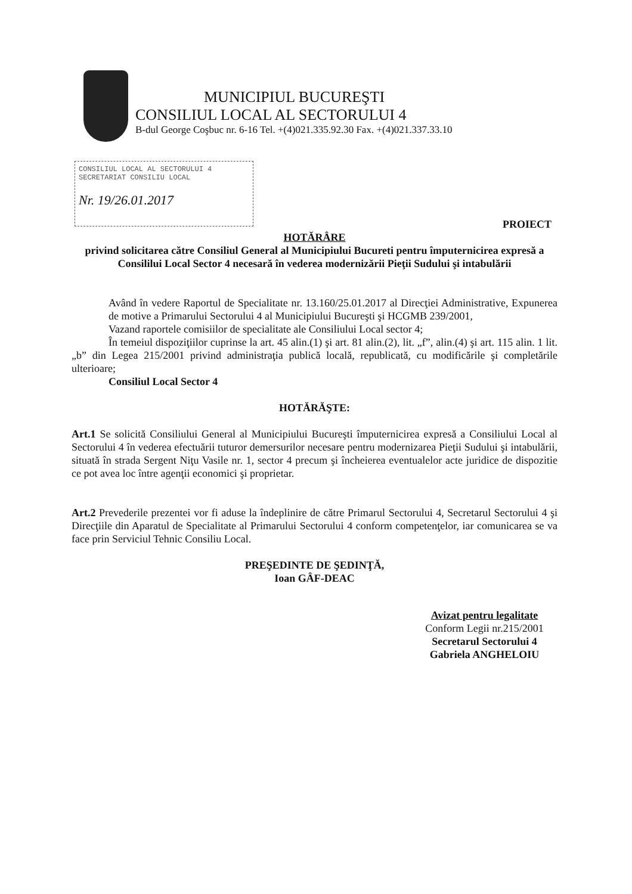MUNICIPIUL BUCUREŞTI
CONSILIUL LOCAL AL SECTORULUI 4
B-dul George Coşbuc nr. 6-16 Tel. +(4)021.335.92.30 Fax. +(4)021.337.33.10
CONSILIUL LOCAL AL SECTORULUI 4
SECRETARIAT CONSILIU LOCAL
Nr. 19/26.01.2017
PROIECT
HOTĂRÂRE
privind solicitarea către Consiliul General al Municipiului Bucureti pentru împuternicirea expresă a Consililui Local Sector 4 necesară în vederea modernizării Pieţii Sudului şi intabulării
Având în vedere Raportul de Specialitate nr. 13.160/25.01.2017 al Direcţiei Administrative, Expunerea de motive a Primarului Sectorului 4 al Municipiului Bucureşti şi HCGMB 239/2001,
Vazand raportele comisiilor de specialitate ale Consiliului Local sector 4;
În temeiul dispoziţiilor cuprinse la art. 45 alin.(1) şi art. 81 alin.(2), lit. „f”, alin.(4) şi art. 115 alin. 1 lit. „b” din Legea 215/2001 privind administraţia publică locală, republicată, cu modificările şi completările ulterioare;
Consiliul Local Sector 4
HOTĂRĂŞTE:
Art.1 Se solicită Consiliului General al Municipiului Bucureşti împuternicirea expresă a Consiliului Local al Sectorului 4 în vederea efectuării tuturor demersurilor necesare pentru modernizarea Pieţii Sudului şi intabulării, situată în strada Sergent Niţu Vasile nr. 1, sector 4 precum şi încheierea eventualelor acte juridice de dispozitie ce pot avea loc între agenţii economici şi proprietar.
Art.2 Prevederile prezentei vor fi aduse la îndeplinire de către Primarul Sectorului 4, Secretarul Sectorului 4 şi Direcţiile din Aparatul de Specialitate al Primarului Sectorului 4 conform competenţelor, iar comunicarea se va face prin Serviciul Tehnic Consiliu Local.
PREŞEDINTE DE ŞEDINŢĂ,
Ioan GÂF-DEAC
Avizat pentru legalitate
Conform Legii nr.215/2001
Secretarul Sectorului 4
Gabriela ANGHELOIU